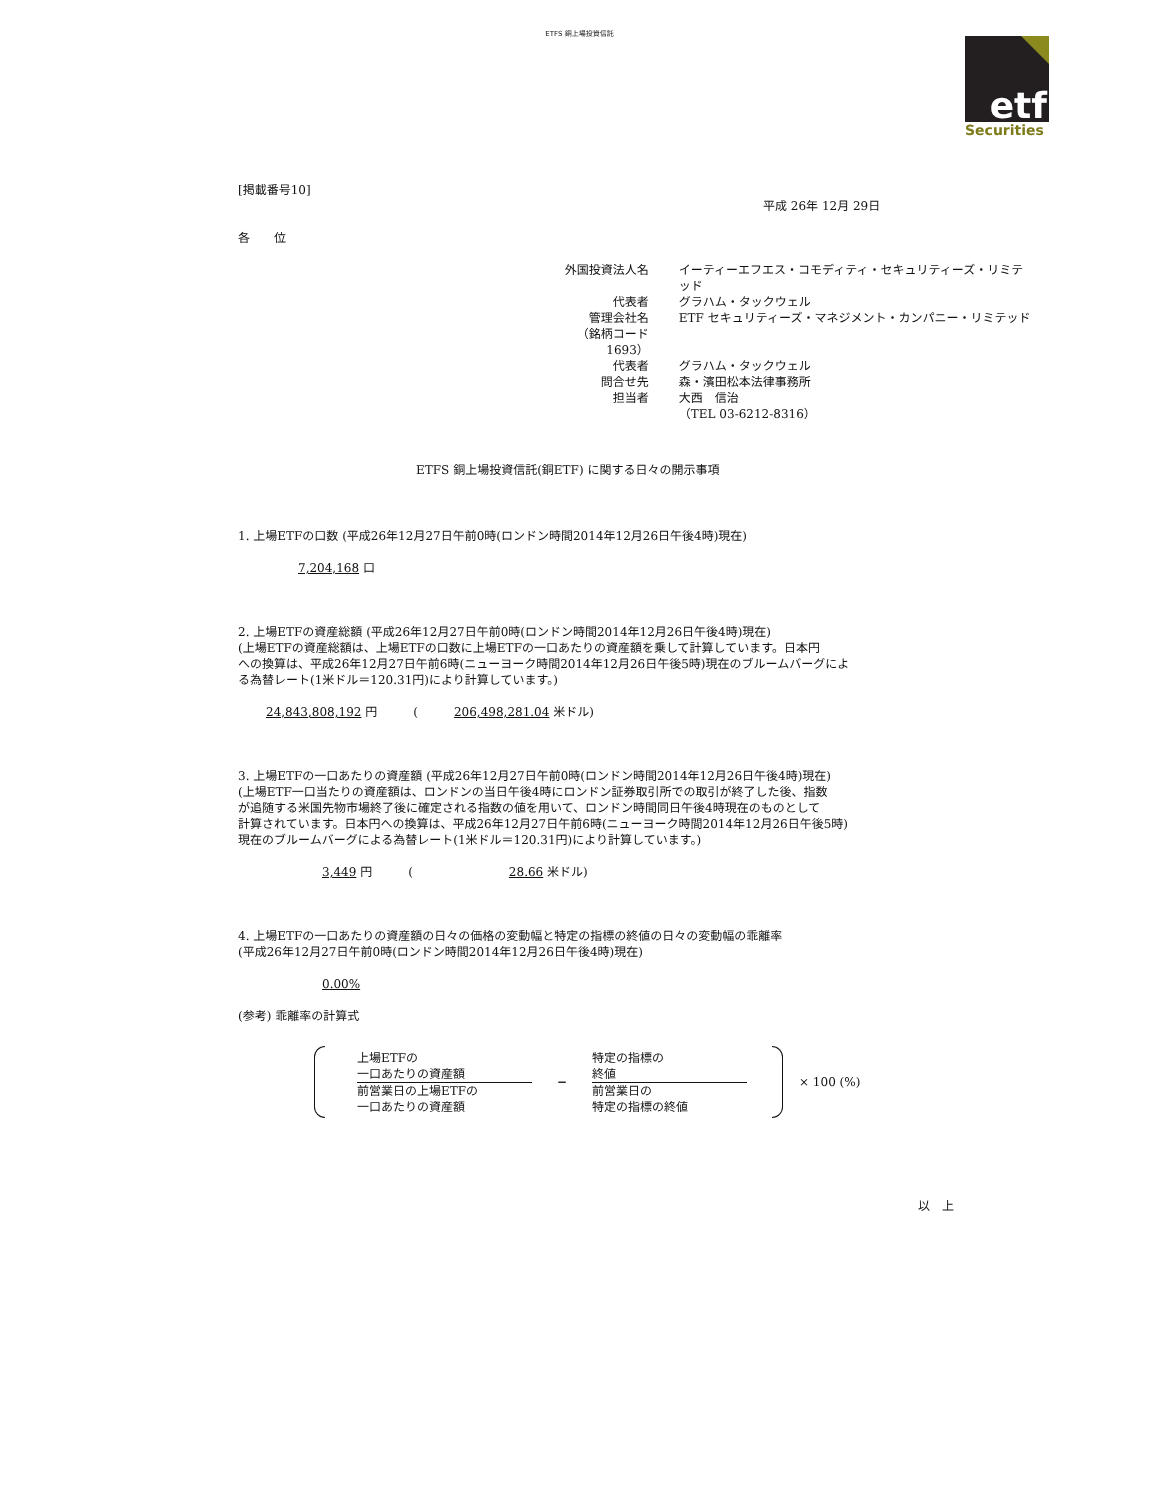ETFS 銅上場投資信託
etf
Securities
[掲載番号10]
平成 26年 12月 29日
各　　位
| 外国投資法人名 | イーティーエフエス・コモディティ・セキュリティーズ・リミテッド |
| 代表者 | グラハム・タックウェル |
| 管理会社名 | ETF セキュリティーズ・マネジメント・カンパニー・リミテッド |
| （銘柄コード 1693） | |
| 代表者 | グラハム・タックウェル |
| 問合せ先 | 森・濱田松本法律事務所 |
| 担当者 | 大西 信治 |
| | （TEL 03-6212-8316） |
ETFS 銅上場投資信託(銅ETF) に関する日々の開示事項
1. 上場ETFの口数 (平成26年12月27日午前0時(ロンドン時間2014年12月26日午後4時)現在)
7,204,168 口
2. 上場ETFの資産総額 (平成26年12月27日午前0時(ロンドン時間2014年12月26日午後4時)現在)
(上場ETFの資産総額は、上場ETFの口数に上場ETFの一口あたりの資産額を乗して計算しています。日本円
への換算は、平成26年12月27日午前6時(ニューヨーク時間2014年12月26日午後5時)現在のブルームバーグによ
る為替レート(1米ドル＝120.31円)により計算しています。)
24,843,808,192 円　　　(　　　206,498,281.04 米ドル)
3. 上場ETFの一口あたりの資産額 (平成26年12月27日午前0時(ロンドン時間2014年12月26日午後4時)現在)
(上場ETF一口当たりの資産額は、ロンドンの当日午後4時にロンドン証券取引所での取引が終了した後、指数
が追随する米国先物市場終了後に確定される指数の値を用いて、ロンドン時間同日午後4時現在のものとして
計算されています。日本円への換算は、平成26年12月27日午前6時(ニューヨーク時間2014年12月26日午後5時)
現在のブルームバーグによる為替レート(1米ドル＝120.31円)により計算しています。)
3,449 円　　　(　　　　　　　　28.66 米ドル)
4. 上場ETFの一口あたりの資産額の日々の価格の変動幅と特定の指標の終値の日々の変動幅の乖離率
(平成26年12月27日午前0時(ロンドン時間2014年12月26日午後4時)現在)
0.00%
(参考) 乖離率の計算式
上場ETFの
一口あたりの資産額
前営業日の上場ETFの
一口あたりの資産額
−
特定の指標の
終値
前営業日の
特定の指標の終値
× 100 (%)
以　上